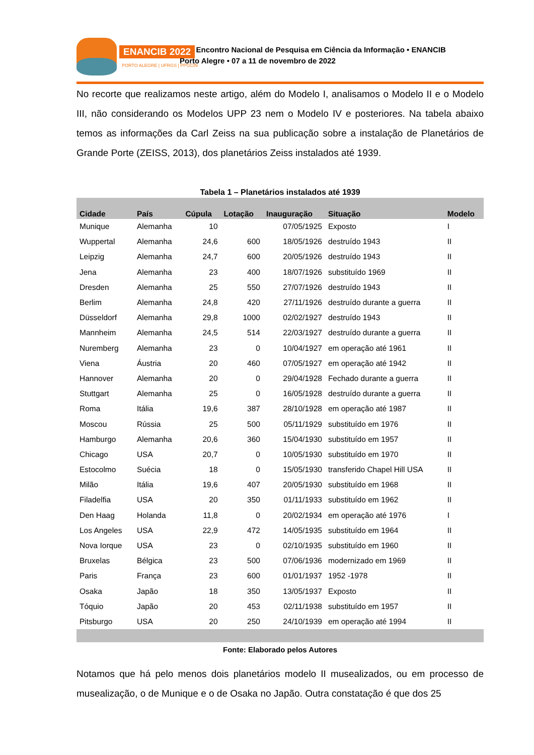ENANCIB 2022
PORTO ALEGRE | UFRGS | PPGCIN
XXII Encontro Nacional de Pesquisa em Ciência da Informação • ENANCIB
Porto Alegre • 07 a 11 de novembro de 2022
No recorte que realizamos neste artigo, além do Modelo I, analisamos o Modelo II e o Modelo III, não considerando os Modelos UPP 23 nem o Modelo IV e posteriores. Na tabela abaixo temos as informações da Carl Zeiss na sua publicação sobre a instalação de Planetários de Grande Porte (ZEISS, 2013), dos planetários Zeiss instalados até 1939.
Tabela 1 – Planetários instalados até 1939
| Cidade | País | Cúpula | Lotação | Inauguração | Situação | Modelo |
| --- | --- | --- | --- | --- | --- | --- |
| Munique | Alemanha | 10 | | 07/05/1925 | Exposto | I |
| Wuppertal | Alemanha | 24,6 | 600 | 18/05/1926 | destruído 1943 | II |
| Leipzig | Alemanha | 24,7 | 600 | 20/05/1926 | destruído 1943 | II |
| Jena | Alemanha | 23 | 400 | 18/07/1926 | substituído 1969 | II |
| Dresden | Alemanha | 25 | 550 | 27/07/1926 | destruído 1943 | II |
| Berlim | Alemanha | 24,8 | 420 | 27/11/1926 | destruído durante a guerra | II |
| Düsseldorf | Alemanha | 29,8 | 1000 | 02/02/1927 | destruído 1943 | II |
| Mannheim | Alemanha | 24,5 | 514 | 22/03/1927 | destruído durante a guerra | II |
| Nuremberg | Alemanha | 23 | 0 | 10/04/1927 | em operação até 1961 | II |
| Viena | Áustria | 20 | 460 | 07/05/1927 | em operação até 1942 | II |
| Hannover | Alemanha | 20 | 0 | 29/04/1928 | Fechado durante a guerra | II |
| Stuttgart | Alemanha | 25 | 0 | 16/05/1928 | destruído durante a guerra | II |
| Roma | Itália | 19,6 | 387 | 28/10/1928 | em operação até 1987 | II |
| Moscou | Rússia | 25 | 500 | 05/11/1929 | substituído em 1976 | II |
| Hamburgo | Alemanha | 20,6 | 360 | 15/04/1930 | substituído em 1957 | II |
| Chicago | USA | 20,7 | 0 | 10/05/1930 | substituído em 1970 | II |
| Estocolmo | Suécia | 18 | 0 | 15/05/1930 | transferido Chapel Hill USA | II |
| Milão | Itália | 19,6 | 407 | 20/05/1930 | substituído em 1968 | II |
| Filadelfia | USA | 20 | 350 | 01/11/1933 | substituído em 1962 | II |
| Den Haag | Holanda | 11,8 | 0 | 20/02/1934 | em operação até 1976 | I |
| Los Angeles | USA | 22,9 | 472 | 14/05/1935 | substituído em 1964 | II |
| Nova Iorque | USA | 23 | 0 | 02/10/1935 | substituído em 1960 | II |
| Bruxelas | Bélgica | 23 | 500 | 07/06/1936 | modernizado em 1969 | II |
| Paris | França | 23 | 600 | 01/01/1937 | 1952 -1978 | II |
| Osaka | Japão | 18 | 350 | 13/05/1937 | Exposto | II |
| Tóquio | Japão | 20 | 453 | 02/11/1938 | substituído em 1957 | II |
| Pitsburgo | USA | 20 | 250 | 24/10/1939 | em operação até 1994 | II |
Fonte: Elaborado pelos Autores
Notamos que há pelo menos dois planetários modelo II musealizados, ou em processo de musealização, o de Munique e o de Osaka no Japão. Outra constatação é que dos 25